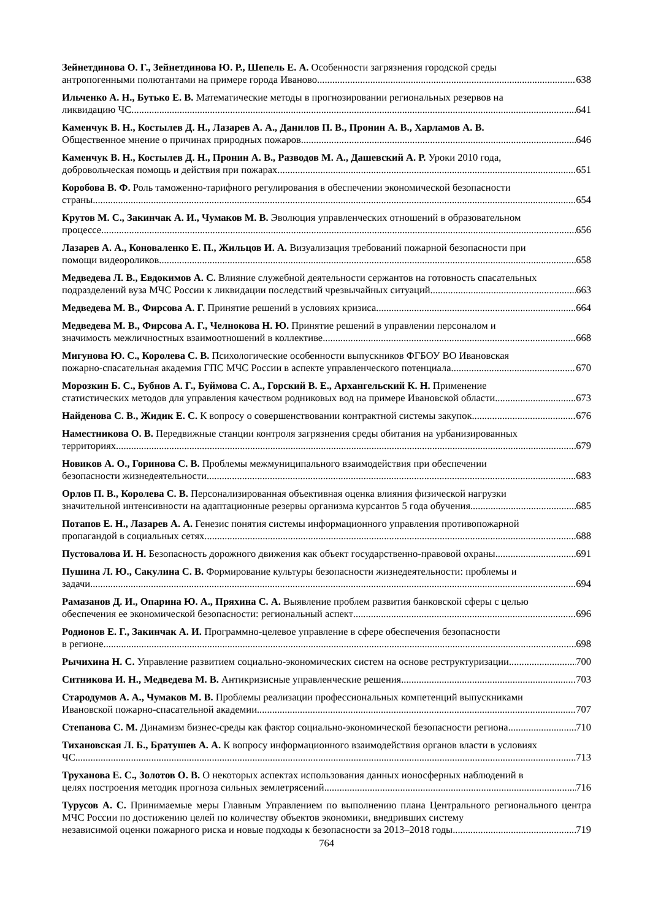Зейнетдинова О. Г., Зейнетдинова Ю. Р., Шепель Е. А. Особенности загрязнения городской среды
антропогенными полютантами на примере города Иваново 638
Ильченко А. Н., Бутько Е. В. Математические методы в прогнозировании региональных резервов на
ликвидацию ЧС 641
Каменчук В. Н., Костылев Д. Н., Лазарев А. А., Данилов П. В., Пронин А. В., Харламов А. В.
Общественное мнение о причинах природных пожаров 646
Каменчук В. Н., Костылев Д. Н., Пронин А. В., Разводов М. А., Дашевский А. Р. Уроки 2010 года,
добровольческая помощь и действия при пожарах 651
Коробова В. Ф. Роль таможенно-тарифного регулирования в обеспечении экономической безопасности
страны 654
Крутов М. С., Закинчак А. И., Чумаков М. В. Эволюция управленческих отношений в образовательном
процессе 656
Лазарев А. А., Коноваленко Е. П., Жильцов И. А. Визуализация требований пожарной безопасности при
помощи видеороликов 658
Медведева Л. В., Евдокимов А. С. Влияние служебной деятельности сержантов на готовность спасательных
подразделений вуза МЧС России к ликвидации последствий чрезвычайных ситуаций 663
Медведева М. В., Фирсова А. Г. Принятие решений в условиях кризиса 664
Медведева М. В., Фирсова А. Г., Челнокова Н. Ю. Принятие решений в управлении персоналом и
значимость межличностных взаимоотношений в коллективе 668
Мигунова Ю. С., Королева С. В. Психологические особенности выпускников ФГБОУ ВО Ивановская
пожарно-спасательная академия ГПС МЧС России в аспекте управленческого потенциала 670
Морозкин Б. С., Бубнов А. Г., Буймова С. А., Горский В. Е., Архангельский К. Н. Применение
статистических методов для управления качеством родниковых вод на примере Ивановской области 673
Найденова С. В., Жидик Е. С. К вопросу о совершенствовании контрактной системы закупок 676
Наместникова О. В. Передвижные станции контроля загрязнения среды обитания на урбанизированных
территориях 679
Новиков А. О., Горинова С. В. Проблемы межмуниципального взаимодействия при обеспечении
безопасности жизнедеятельности 683
Орлов П. В., Королева С. В. Персонализированная объективная оценка влияния физической нагрузки
значительной интенсивности на адаптационные резервы организма курсантов 5 года обучения 685
Потапов Е. Н., Лазарев А. А. Генезис понятия системы информационного управления противопожарной
пропагандой в социальных сетях 688
Пустовалова И. Н. Безопасность дорожного движения как объект государственно-правовой охраны 691
Пушина Л. Ю., Сакулина С. В. Формирование культуры безопасности жизнедеятельности: проблемы и
задачи 694
Рамазанов Д. И., Опарина Ю. А., Пряхина С. А. Выявление проблем развития банковской сферы с целью
обеспечения ее экономической безопасности: региональный аспект 696
Родионов Е. Г., Закинчак А. И. Программно-целевое управление в сфере обеспечения безопасности
в регионе 698
Рычихина Н. С. Управление развитием социально-экономических систем на основе реструктуризации 700
Ситникова И. Н., Медведева М. В. Антикризисные управленческие решения 703
Стародумов А. А., Чумаков М. В. Проблемы реализации профессиональных компетенций выпускниками
Ивановской пожарно-спасательной академии 707
Степанова С. М. Динамизм бизнес-среды как фактор социально-экономической безопасности региона 710
Тихановская Л. Б., Братушев А. А. К вопросу информационного взаимодействия органов власти в условиях
ЧС 713
Труханова Е. С., Золотов О. В. О некоторых аспектах использования данных ионосферных наблюдений в
целях построения методик прогноза сильных землетрясений 716
Турусов А. С. Принимаемые меры Главным Управлением по выполнению плана Центрального регионального центра МЧС России по достижению целей по количеству объектов экономики, внедривших систему
независимой оценки пожарного риска и новые подходы к безопасности за 2013–2018 годы 719
764